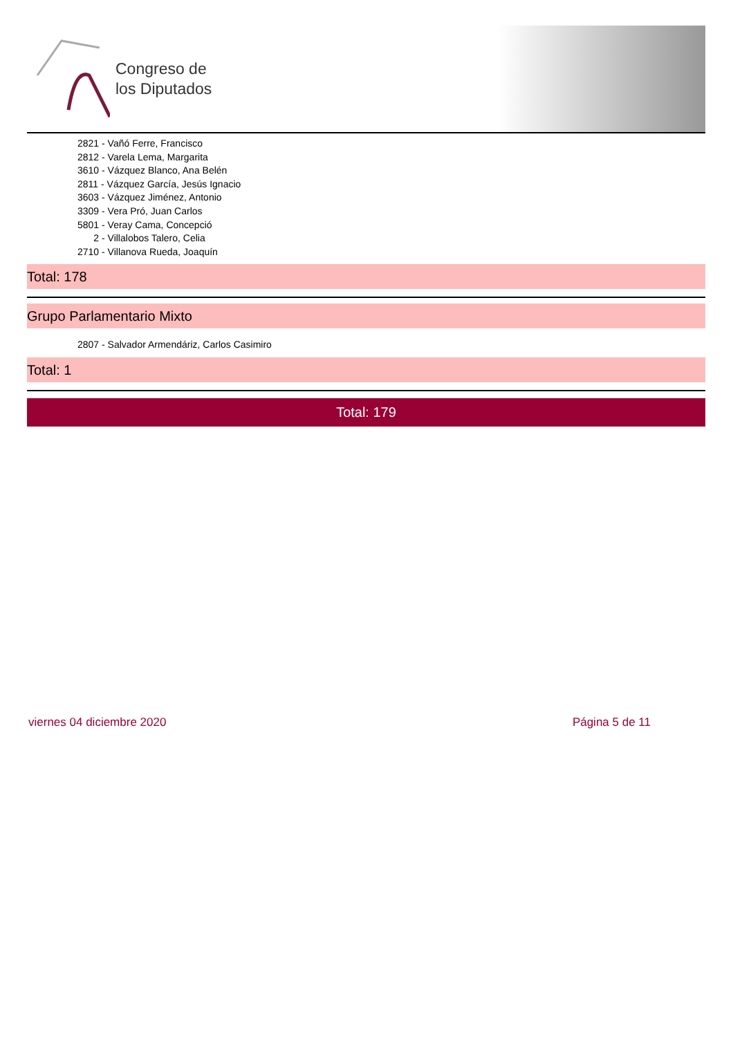Congreso de
los Diputados
2821 - Vañó Ferre, Francisco
2812 - Varela Lema, Margarita
3610 - Vázquez Blanco, Ana Belén
2811 - Vázquez García, Jesús Ignacio
3603 - Vázquez Jiménez, Antonio
3309 - Vera Pró, Juan Carlos
5801 - Veray Cama, Concepció
2 - Villalobos Talero, Celia
2710 - Villanova Rueda, Joaquín
Total: 178
Grupo Parlamentario Mixto
2807 - Salvador Armendáriz, Carlos Casimiro
Total: 1
Total: 179
viernes 04 diciembre 2020 Página 5 de 11